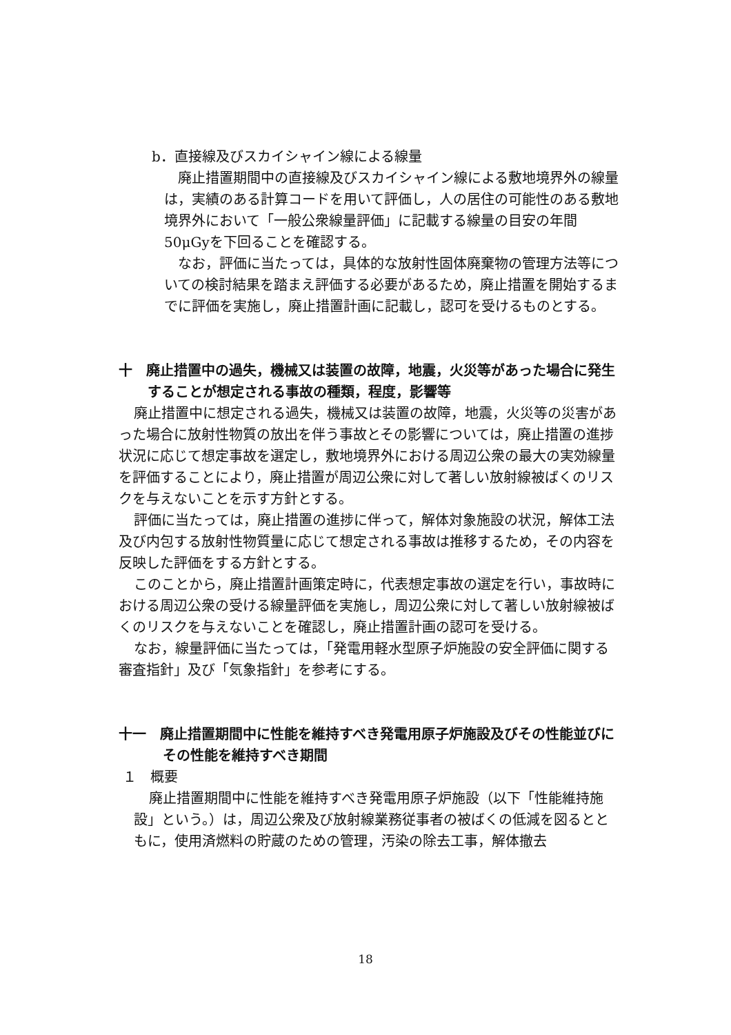b．直接線及びスカイシャイン線による線量
廃止措置期間中の直接線及びスカイシャイン線による敷地境界外の線量は，実績のある計算コードを用いて評価し，人の居住の可能性のある敷地境界外において「一般公衆線量評価」に記載する線量の目安の年間50μGyを下回ることを確認する。
なお，評価に当たっては，具体的な放射性固体廃棄物の管理方法等についての検討結果を踏まえ評価する必要があるため，廃止措置を開始するまでに評価を実施し，廃止措置計画に記載し，認可を受けるものとする。
十　廃止措置中の過失，機械又は装置の故障，地震，火災等があった場合に発生することが想定される事故の種類，程度，影響等
廃止措置中に想定される過失，機械又は装置の故障，地震，火災等の災害があった場合に放射性物質の放出を伴う事故とその影響については，廃止措置の進捗状況に応じて想定事故を選定し，敷地境界外における周辺公衆の最大の実効線量を評価することにより，廃止措置が周辺公衆に対して著しい放射線被ばくのリスクを与えないことを示す方針とする。
評価に当たっては，廃止措置の進捗に伴って，解体対象施設の状況，解体工法及び内包する放射性物質量に応じて想定される事故は推移するため，その内容を反映した評価をする方針とする。
このことから，廃止措置計画策定時に，代表想定事故の選定を行い，事故時における周辺公衆の受ける線量評価を実施し，周辺公衆に対して著しい放射線被ばくのリスクを与えないことを確認し，廃止措置計画の認可を受ける。
なお，線量評価に当たっては，「発電用軽水型原子炉施設の安全評価に関する審査指針」及び「気象指針」を参考にする。
十一　廃止措置期間中に性能を維持すべき発電用原子炉施設及びその性能並びにその性能を維持すべき期間
１　概要
廃止措置期間中に性能を維持すべき発電用原子炉施設（以下「性能維持施設」という。）は，周辺公衆及び放射線業務従事者の被ばくの低減を図るとともに，使用済燃料の貯蔵のための管理，汚染の除去工事，解体撤去
18